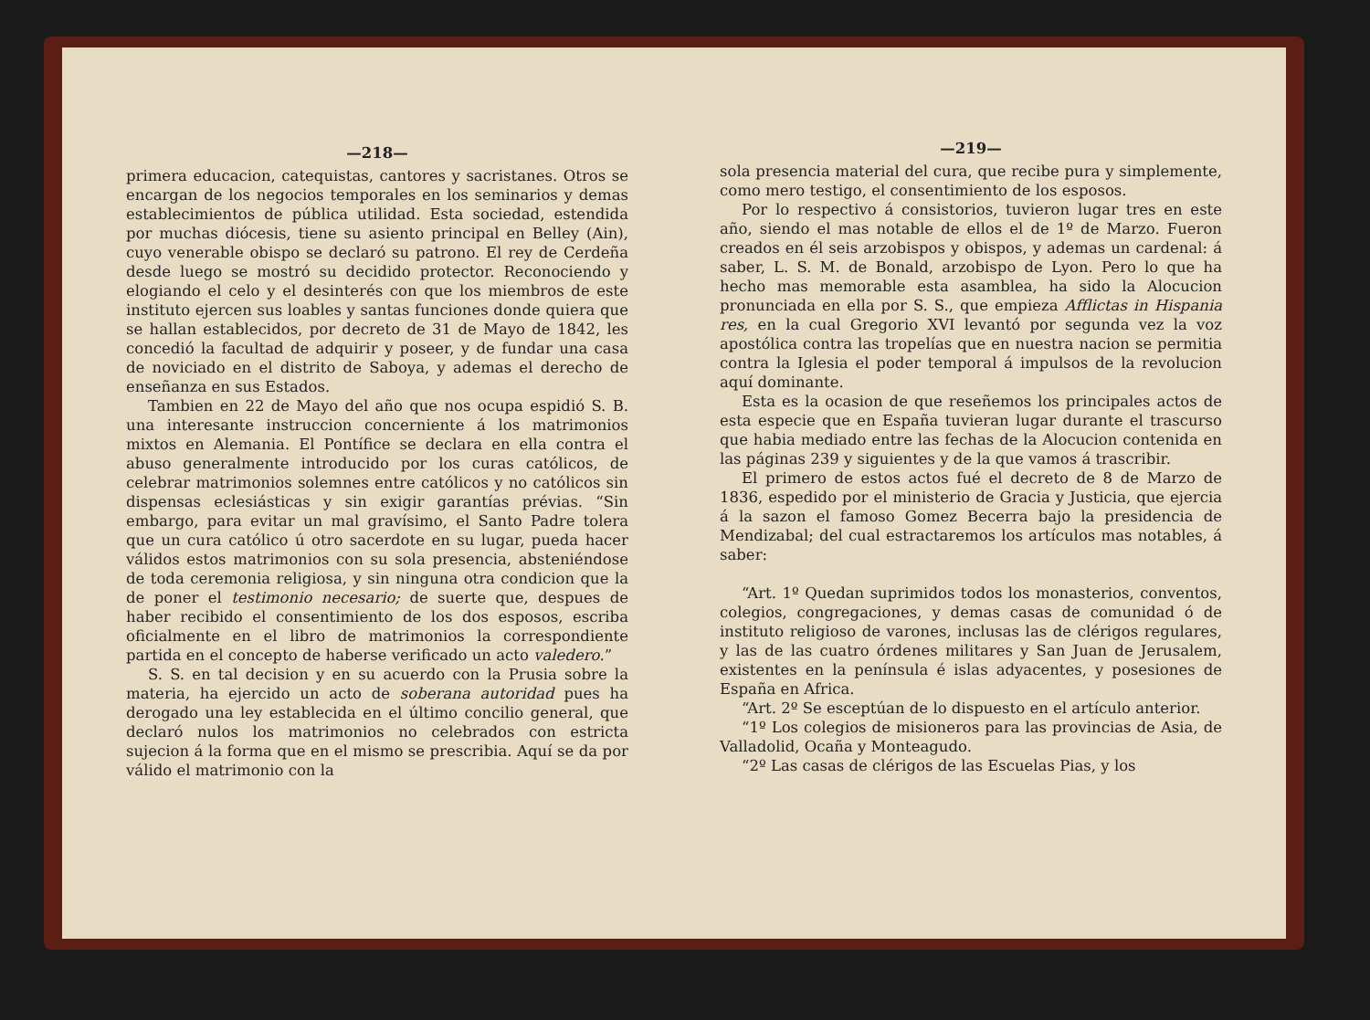—218—
primera educacion, catequistas, cantores y sacristanes. Otros se encargan de los negocios temporales en los seminarios y demas establecimientos de pública utilidad. Esta sociedad, estendida por muchas diócesis, tiene su asiento principal en Belley (Ain), cuyo venerable obispo se declaró su patrono. El rey de Cerdeña desde luego se mostró su decidido protector. Reconociendo y elogiando el celo y el desinterés con que los miembros de este instituto ejercen sus loables y santas funciones donde quiera que se hallan establecidos, por decreto de 31 de Mayo de 1842, les concedió la facultad de adquirir y poseer, y de fundar una casa de noviciado en el distrito de Saboya, y ademas el derecho de enseñanza en sus Estados.
Tambien en 22 de Mayo del año que nos ocupa espidió S. B. una interesante instruccion concerniente á los matrimonios mixtos en Alemania. El Pontífice se declara en ella contra el abuso generalmente introducido por los curas católicos, de celebrar matrimonios solemnes entre católicos y no católicos sin dispensas eclesiásticas y sin exigir garantías prévias. “Sin embargo, para evitar un mal gravísimo, el Santo Padre tolera que un cura católico ú otro sacerdote en su lugar, pueda hacer válidos estos matrimonios con su sola presencia, absteniéndose de toda ceremonia religiosa, y sin ninguna otra condicion que la de poner el testimonio necesario; de suerte que, despues de haber recibido el consentimiento de los dos esposos, escriba oficialmente en el libro de matrimonios la correspondiente partida en el concepto de haberse verificado un acto valedero.”
S. S. en tal decision y en su acuerdo con la Prusia sobre la materia, ha ejercido un acto de soberana autoridad pues ha derogado una ley establecida en el último concilio general, que declaró nulos los matrimonios no celebrados con estricta sujecion á la forma que en el mismo se prescribia. Aquí se da por válido el matrimonio con la
—219—
sola presencia material del cura, que recibe pura y simplemente, como mero testigo, el consentimiento de los esposos.
Por lo respectivo á consistorios, tuvieron lugar tres en este año, siendo el mas notable de ellos el de 1º de Marzo. Fueron creados en él seis arzobispos y obispos, y ademas un cardenal: á saber, L. S. M. de Bonald, arzobispo de Lyon. Pero lo que ha hecho mas memorable esta asamblea, ha sido la Alocucion pronunciada en ella por S. S., que empieza Afflictas in Hispania res, en la cual Gregorio XVI levantó por segunda vez la voz apostólica contra las tropelías que en nuestra nacion se permitia contra la Iglesia el poder temporal á impulsos de la revolucion aquí dominante.
Esta es la ocasion de que reseñemos los principales actos de esta especie que en España tuvieran lugar durante el trascurso que habia mediado entre las fechas de la Alocucion contenida en las páginas 239 y siguientes y de la que vamos á trascribir.
El primero de estos actos fué el decreto de 8 de Marzo de 1836, espedido por el ministerio de Gracia y Justicia, que ejercia á la sazon el famoso Gomez Becerra bajo la presidencia de Mendizabal; del cual estractaremos los artículos mas notables, á saber:
“Art. 1º Quedan suprimidos todos los monasterios, conventos, colegios, congregaciones, y demas casas de comunidad ó de instituto religioso de varones, inclusas las de clérigos regulares, y las de las cuatro órdenes militares y San Juan de Jerusalem, existentes en la península é islas adyacentes, y posesiones de España en Africa.
“Art. 2º Se esceptúan de lo dispuesto en el artículo anterior.
“1º Los colegios de misioneros para las provincias de Asia, de Valladolid, Ocaña y Monteagudo.
“2º Las casas de clérigos de las Escuelas Pias, y los